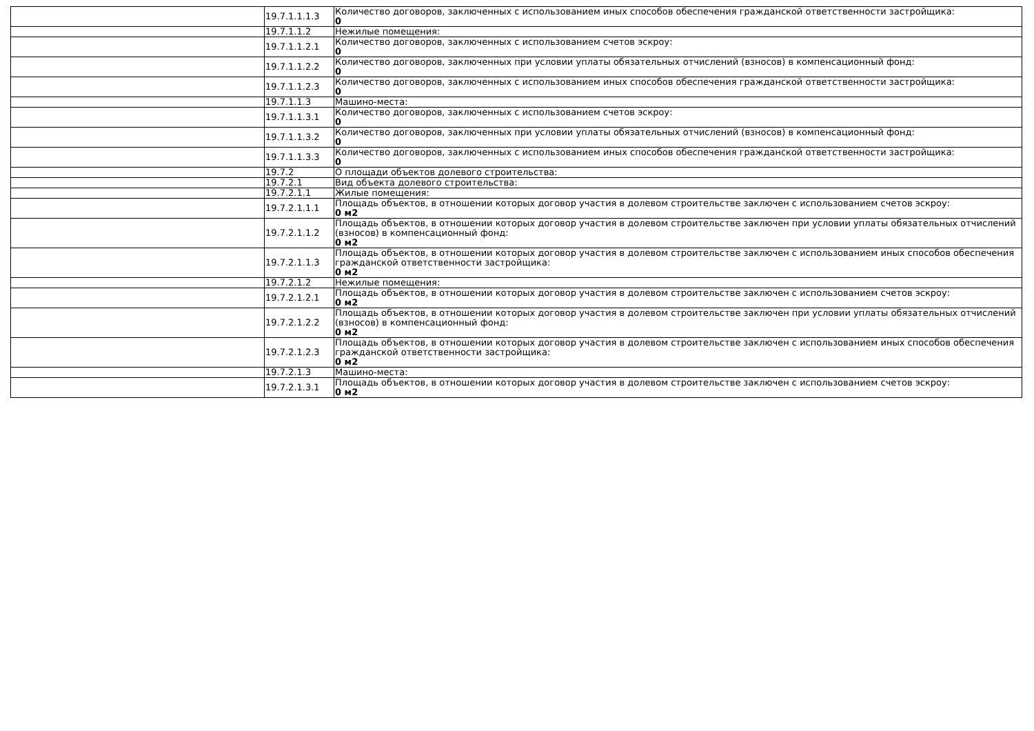| | 19.7.1.1.1.3 | Количество договоров, заключенных с использованием иных способов обеспечения гражданской ответственности застройщика: 0 |
| | 19.7.1.1.2 | Нежилые помещения: |
| | 19.7.1.1.2.1 | Количество договоров, заключенных с использованием счетов эскроу: 0 |
| | 19.7.1.1.2.2 | Количество договоров, заключенных при условии уплаты обязательных отчислений (взносов) в компенсационный фонд: 0 |
| | 19.7.1.1.2.3 | Количество договоров, заключенных с использованием иных способов обеспечения гражданской ответственности застройщика: 0 |
| | 19.7.1.1.3 | Машино-места: |
| | 19.7.1.1.3.1 | Количество договоров, заключенных с использованием счетов эскроу: 0 |
| | 19.7.1.1.3.2 | Количество договоров, заключенных при условии уплаты обязательных отчислений (взносов) в компенсационный фонд: 0 |
| | 19.7.1.1.3.3 | Количество договоров, заключенных с использованием иных способов обеспечения гражданской ответственности застройщика: 0 |
| | 19.7.2 | О площади объектов долевого строительства: |
| | 19.7.2.1 | Вид объекта долевого строительства: |
| | 19.7.2.1.1 | Жилые помещения: |
| | 19.7.2.1.1.1 | Площадь объектов, в отношении которых договор участия в долевом строительстве заключен с использованием счетов эскроу: 0 м2 |
| | 19.7.2.1.1.2 | Площадь объектов, в отношении которых договор участия в долевом строительстве заключен при условии уплаты обязательных отчислений (взносов) в компенсационный фонд: 0 м2 |
| | 19.7.2.1.1.3 | Площадь объектов, в отношении которых договор участия в долевом строительстве заключен с использованием иных способов обеспечения гражданской ответственности застройщика: 0 м2 |
| | 19.7.2.1.2 | Нежилые помещения: |
| | 19.7.2.1.2.1 | Площадь объектов, в отношении которых договор участия в долевом строительстве заключен с использованием счетов эскроу: 0 м2 |
| | 19.7.2.1.2.2 | Площадь объектов, в отношении которых договор участия в долевом строительстве заключен при условии уплаты обязательных отчислений (взносов) в компенсационный фонд: 0 м2 |
| | 19.7.2.1.2.3 | Площадь объектов, в отношении которых договор участия в долевом строительстве заключен с использованием иных способов обеспечения гражданской ответственности застройщика: 0 м2 |
| | 19.7.2.1.3 | Машино-места: |
| | 19.7.2.1.3.1 | Площадь объектов, в отношении которых договор участия в долевом строительстве заключен с использованием счетов эскроу: 0 м2 |